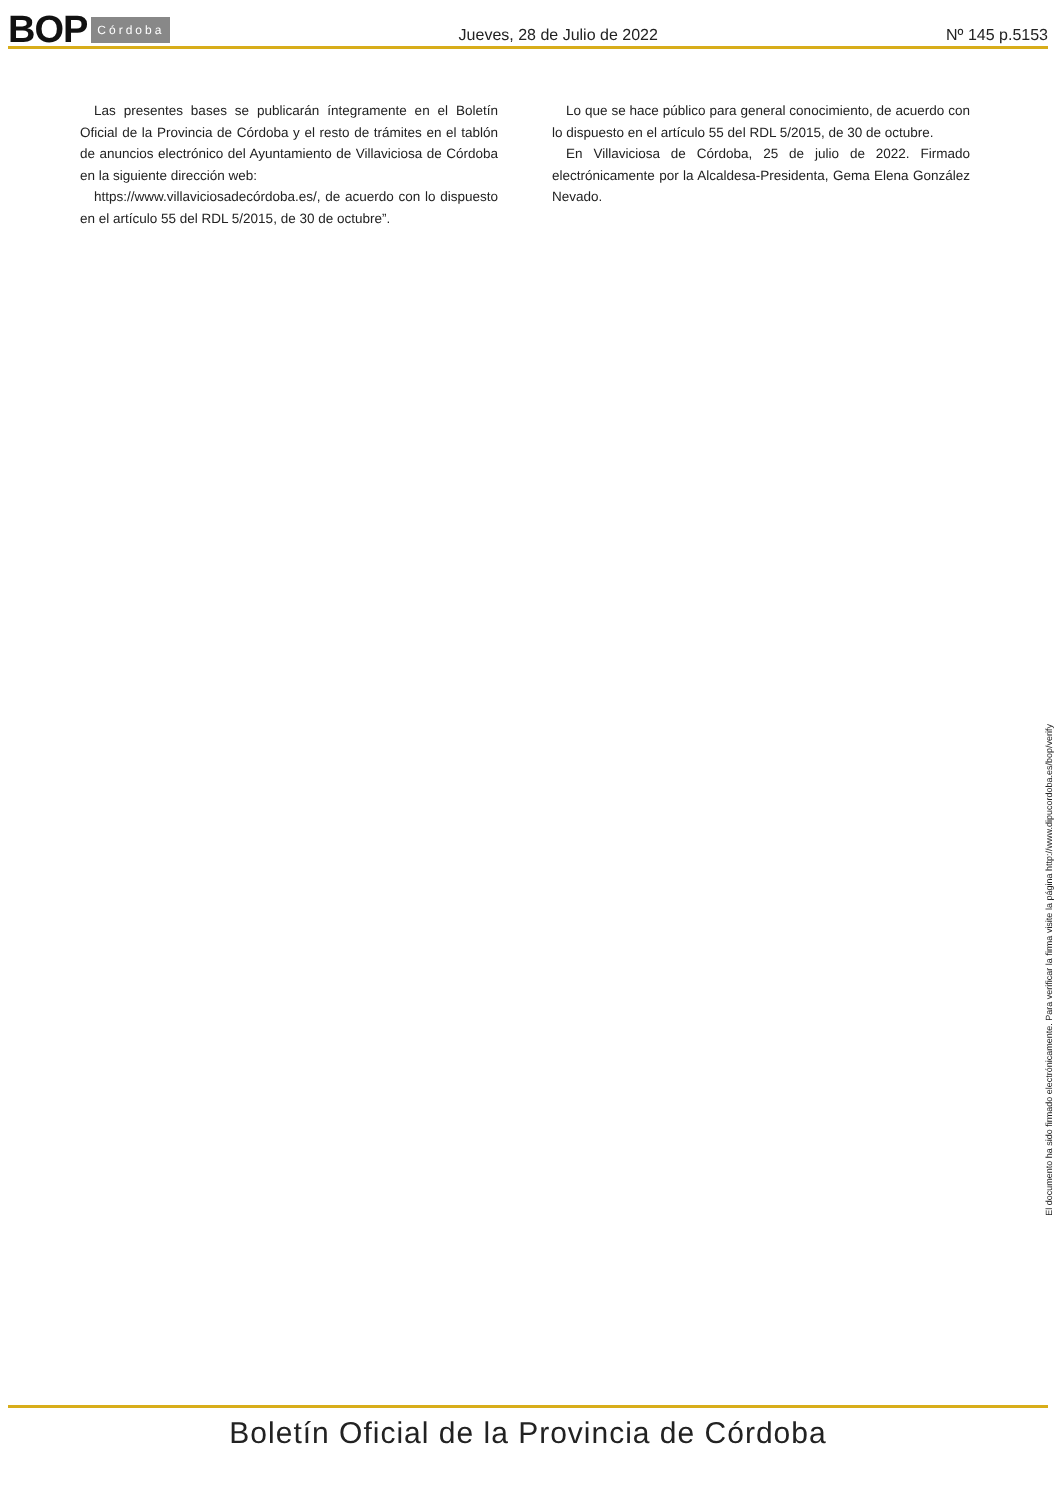BOP Córdoba
Jueves, 28 de Julio de 2022 Nº 145 p.5153
Las presentes bases se publicarán íntegramente en el Boletín Oficial de la Provincia de Córdoba y el resto de trámites en el tablón de anuncios electrónico del Ayuntamiento de Villaviciosa de Córdoba en la siguiente dirección web:
https://www.villaviciosadecórdoba.es/, de acuerdo con lo dispuesto en el artículo 55 del RDL 5/2015, de 30 de octubre”.
Lo que se hace público para general conocimiento, de acuerdo con lo dispuesto en el artículo 55 del RDL 5/2015, de 30 de octubre.
En Villaviciosa de Córdoba, 25 de julio de 2022. Firmado electrónicamente por la Alcaldesa-Presidenta, Gema Elena González Nevado.
El documento ha sido firmado electrónicamente. Para verificar la firma visite la página http://www.dipucordoba.es/bop/verify
Boletín Oficial de la Provincia de Córdoba